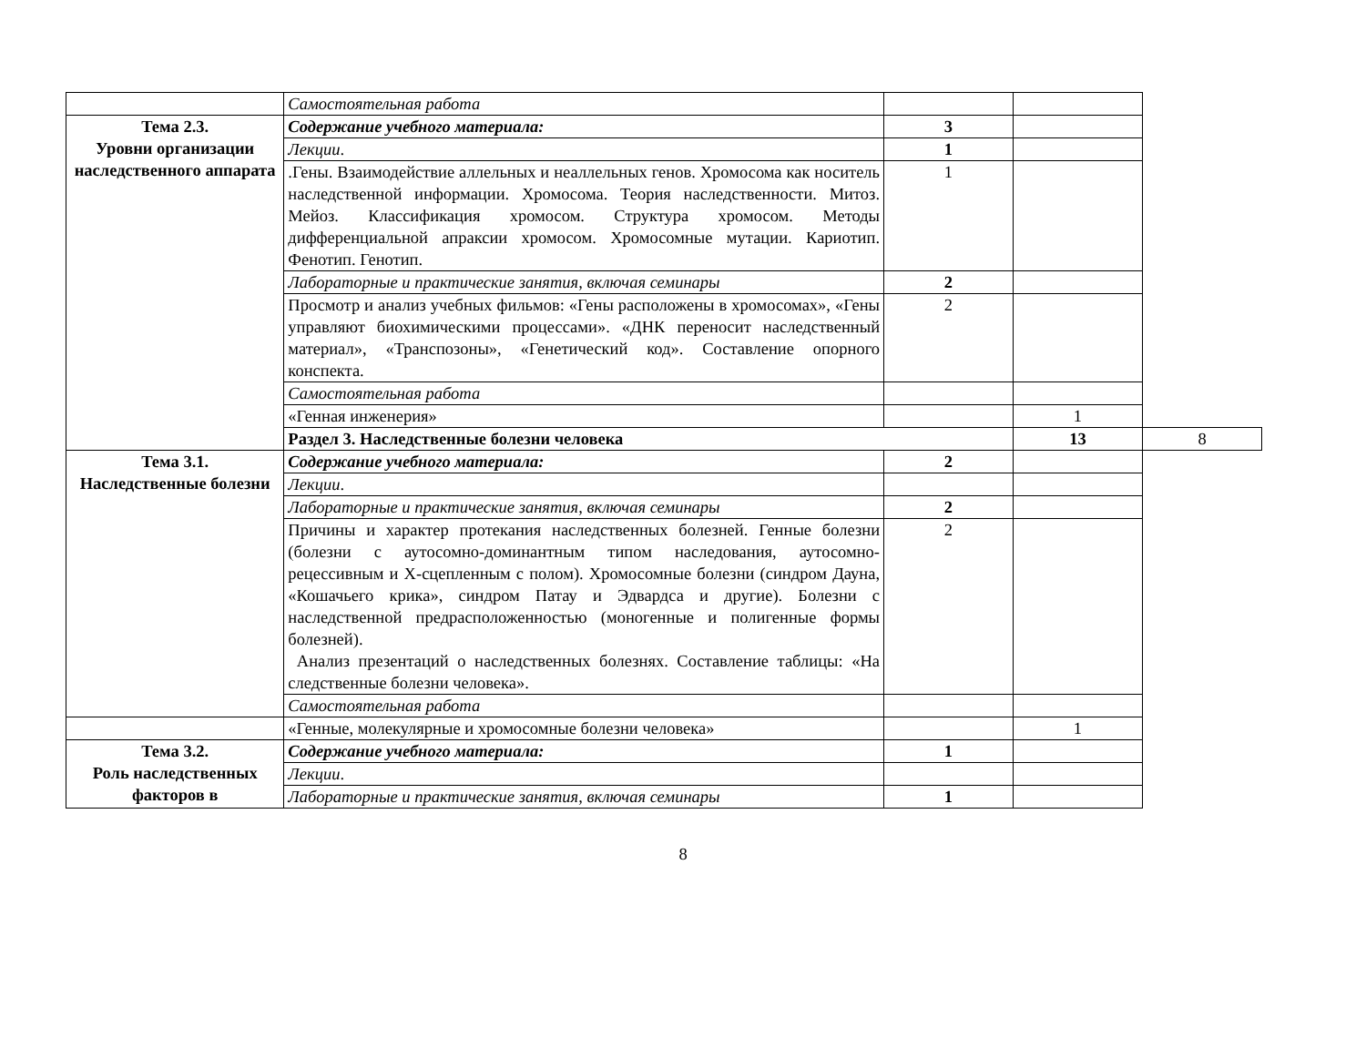| | Самостоятельная работа | | | |
| Тема 2.3. Уровни организации наследственного аппарата | Содержание учебного материала: | 3 | | |
| | Лекции . | 1 | | |
| | .Гены. Взаимодействие аллельных и неаллельных генов. Хромосома как носитель наследственной информации. Хромосома. Теория наследственности. Митоз. Мейоз. Классификация хромосом. Структура хромосом. Методы дифференциальной апраксии хромосом. Хромосомные мутации. Кариотип. Фенотип. Генотип. | 1 | | |
| | Лабораторные и практические занятия, включая семинары | 2 | | |
| | Просмотр и анализ учебных фильмов: «Гены расположены в хромосомах», «Гены управляют биохимическими процессами». «ДНК переносит наследственный материал», «Транспозоны», «Генетический код». Составление опорного конспекта. | 2 | | |
| | Самостоятельная работа | | | |
| | «Генная инженерия» | | 1 | |
| | Раздел 3. Наследственные болезни человека | | 13 | 8 |
| Тема 3.1. Наследственные болезни | Содержание учебного материала: | 2 | | |
| | Лекции . | | | |
| | Лабораторные и практические занятия, включая семинары | 2 | | |
| | Причины и характер протекания наследственных болезней. Генные болезни (болезни с аутосомно-доминантным типом наследования, аутосомно-рецессивным и Х-сцепленным с полом). Хромосомные болезни (синдром Дауна, «Кошачьего крика», синдром Патау и Эдвардса и другие). Болезни с наследственной предрасположенностью (моногенные и полигенные формы болезней). Анализ презентаций о наследственных болезнях. Составление таблицы: «На следственные болезни человека». | 2 | | |
| | Самостоятельная работа | | | |
| | «Генные, молекулярные и хромосомные болезни человека» | | 1 | |
| Тема 3.2. Роль наследственных факторов в | Содержание учебного материала: | 1 | | |
| | Лекции . | | | |
| | Лабораторные и практические занятия, включая семинары | 1 | | |
8